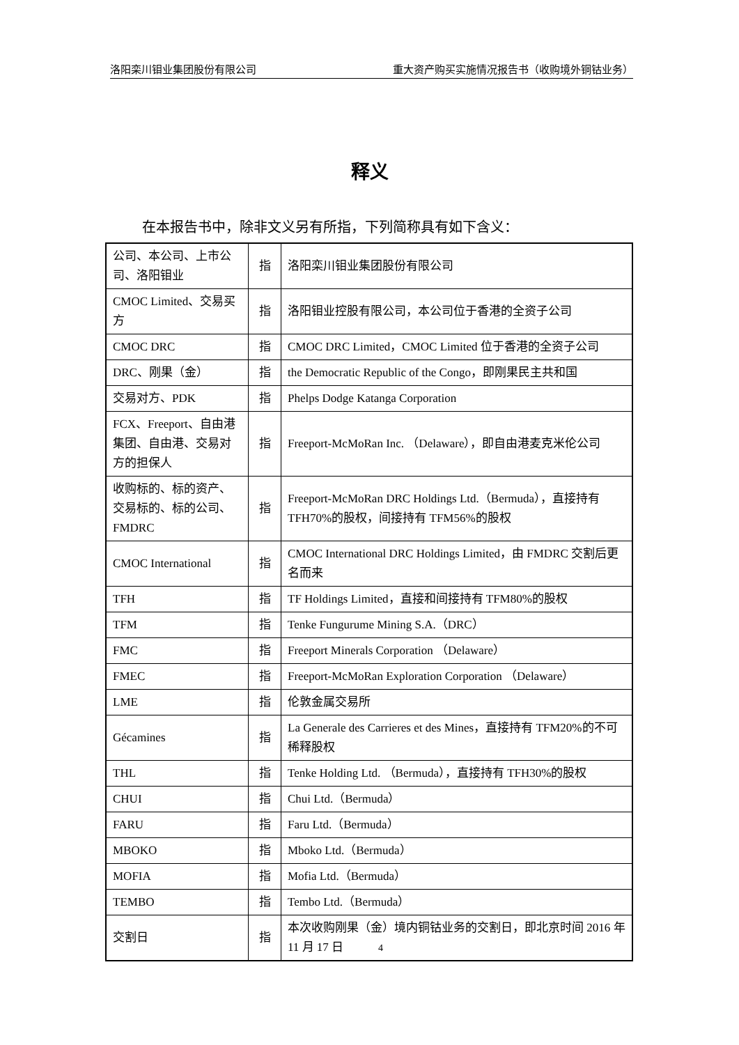洛阳栾川钼业集团股份有限公司 重大资产购买实施情况报告书（收购境外铜钴业务）
释义
在本报告书中，除非文义另有所指，下列简称具有如下含义：
| 公司、本公司、上市公司、洛阳钼业 | 指 | 洛阳栾川钼业集团股份有限公司 |
| CMOC Limited、交易买方 | 指 | 洛阳钼业控股有限公司，本公司位于香港的全资子公司 |
| CMOC DRC | 指 | CMOC DRC Limited，CMOC Limited 位于香港的全资子公司 |
| DRC、刚果（金） | 指 | the Democratic Republic of the Congo，即刚果民主共和国 |
| 交易对方、PDK | 指 | Phelps Dodge Katanga Corporation |
| FCX、Freeport、自由港集团、自由港、交易对方的担保人 | 指 | Freeport-McMoRan Inc. （Delaware），即自由港麦克米伦公司 |
| 收购标的、标的资产、交易标的、标的公司、FMDRC | 指 | Freeport-McMoRan DRC Holdings Ltd.（Bermuda），直接持有 TFH70%的股权，间接持有 TFM56%的股权 |
| CMOC International | 指 | CMOC International DRC Holdings Limited，由 FMDRC 交割后更名而来 |
| TFH | 指 | TF Holdings Limited，直接和间接持有 TFM80%的股权 |
| TFM | 指 | Tenke Fungurume Mining S.A.（DRC） |
| FMC | 指 | Freeport Minerals Corporation （Delaware） |
| FMEC | 指 | Freeport-McMoRan Exploration Corporation （Delaware） |
| LME | 指 | 伦敦金属交易所 |
| Gécamines | 指 | La Generale des Carrieres et des Mines，直接持有 TFM20%的不可稀释股权 |
| THL | 指 | Tenke Holding Ltd. （Bermuda），直接持有 TFH30%的股权 |
| CHUI | 指 | Chui Ltd.（Bermuda） |
| FARU | 指 | Faru Ltd.（Bermuda） |
| MBOKO | 指 | Mboko Ltd.（Bermuda） |
| MOFIA | 指 | Mofia Ltd.（Bermuda） |
| TEMBO | 指 | Tembo Ltd.（Bermuda） |
| 交割日 | 指 | 本次收购刚果（金）境内铜钴业务的交割日，即北京时间 2016 年 11 月 17 日 |
4